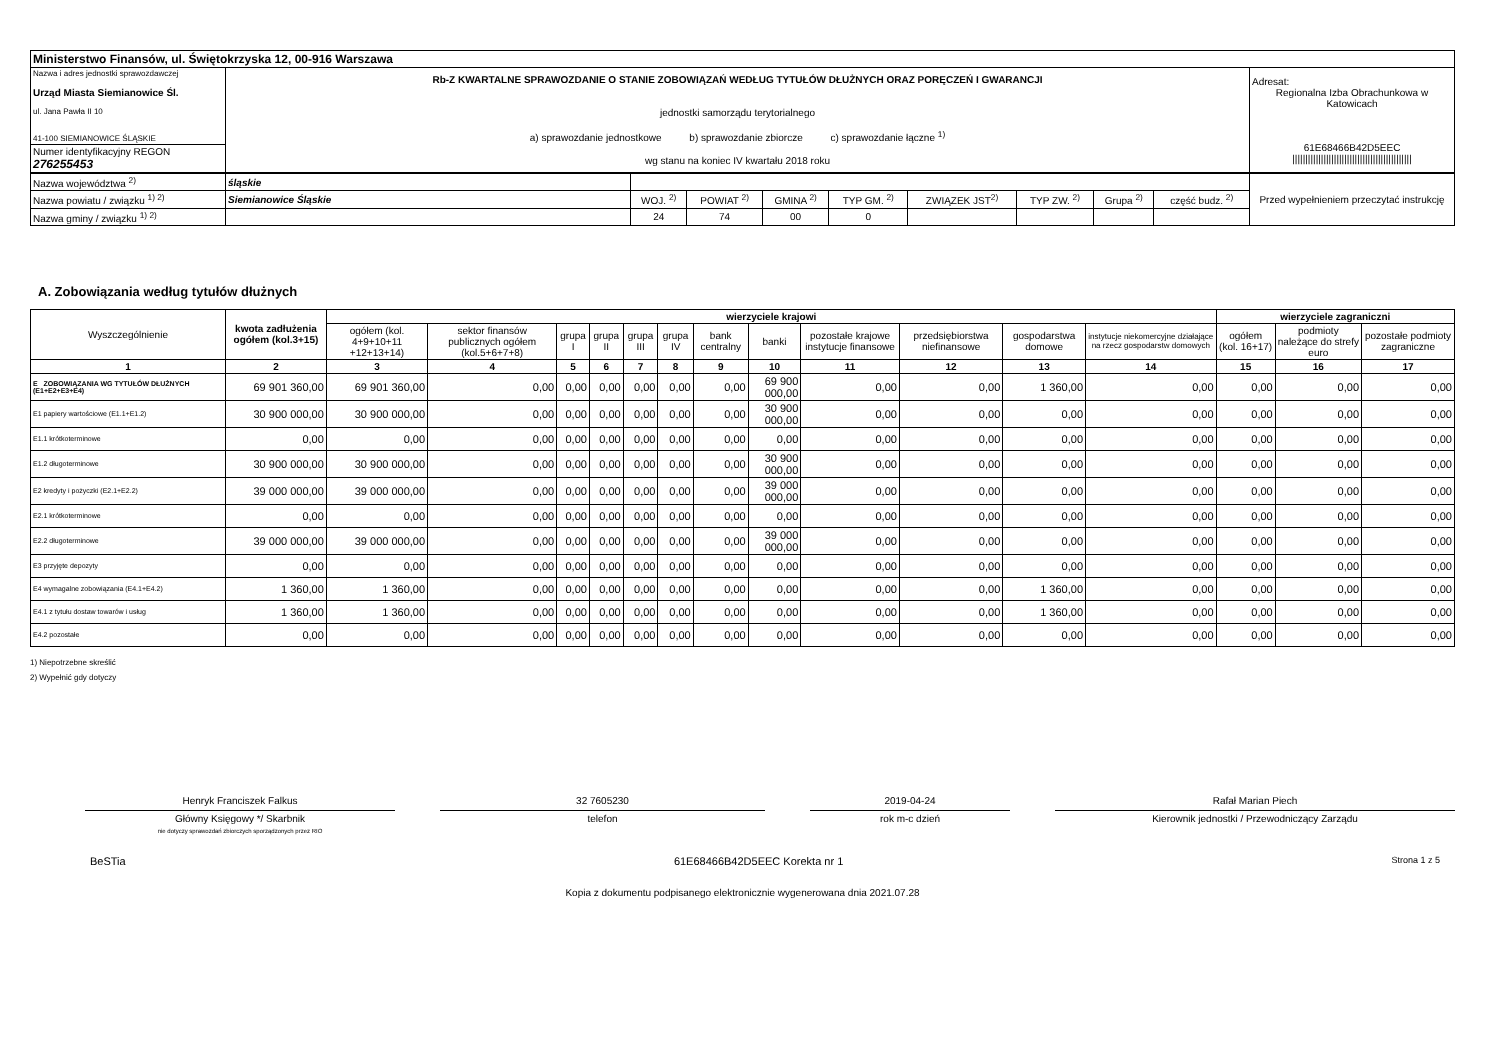| Ministerstwo Finansów, ul. Świętokrzyska 12, 00-916 Warszawa | | |
| Nazwa i adres jednostki sprawozdawczej Urząd Miasta Siemianowice Śl. ul. Jana Pawła II 10 41-100 SIEMIANOWICE ŚLĄSKIE | Rb-Z KWARTALNE SPRAWOZDANIE O STANIE ZOBOWIĄZAŃ WEDŁUG TYTUŁÓW DŁUŻNYCH ORAZ PORĘCZEŃ I GWARANCJI jednostki samorządu terytorialnego a) sprawozdanie jednostkowe b) sprawozdanie zbiorcze c) sprawozdanie łączne <sup>1)</sup> wg stanu na koniec IV kwartału 2018 roku | Adresat: Regionalna Izba Obrachunkowa w Katowicach 61E68466B42D5EEC ////////////////////////////////////////////// |
| Numer identyfikacyjny REGON 276255453 | | |
| Nazwa województwa <sup>2)</sup> | śląskie | | | | | | | | | Przed wypełnieniem przeczytać instrukcję |
| Nazwa powiatu / związku <sup>1) 2)</sup> | Siemianowice Śląskie | WOJ. <sup>2)</sup> | POWIAT <sup>2)</sup> | GMINA <sup>2)</sup> | TYP GM. <sup>2)</sup> | ZWIĄZEK JST<sup>2)</sup> | TYP ZW. <sup>2)</sup> | Grupa <sup>2)</sup> | część budz. <sup>2)</sup> | |
| Nazwa gminy / związku <sup>1) 2)</sup> | | 24 | 74 | 00 | 0 | | | | | |
A. Zobowiązania według tytułów dłużnych
| Wyszczególnienie | kwota zadłużenia ogółem (kol.3+15) | wierzyciele krajowi | | | | | | | | | | | | wierzyciele zagraniczni | | |
| --- | --- | --- | --- | --- | --- | --- | --- | --- | --- | --- | --- | --- | --- | --- | --- | --- |
| | | ogółem (kol. 4+9+10+11 +12+13+14) | sektor finansów publicznych ogółem (kol.5+6+7+8) | grupa I | grupa II | grupa III | grupa IV | bank centralny | banki | pozostałe krajowe instytucje finansowe | przedsiębiorstwa niefinansowe | gospodarstwa domowe | instytucje niekomercyjne działające na rzecz gospodarstw domowych | ogółem (kol. 16+17) | podmioty należące do strefy euro | pozostałe podmioty zagraniczne |
| 1 | 2 | 3 | 4 | 5 | 6 | 7 | 8 | 9 | 10 | 11 | 12 | 13 | 14 | 15 | 16 | 17 |
| E ZOBOWIĄZANIA WG TYTUŁÓW DŁUŻNYCH (E1+E2+E3+E4) | 69 901 360,00 | 69 901 360,00 | 0,00 | 0,00 | 0,00 | 0,00 | 0,00 | 0,00 | 69 900 000,00 | 0,00 | 0,00 | 1 360,00 | 0,00 | 0,00 | 0,00 | 0,00 |
| E1 papiery wartościowe (E1.1+E1.2) | 30 900 000,00 | 30 900 000,00 | 0,00 | 0,00 | 0,00 | 0,00 | 0,00 | 0,00 | 30 900 000,00 | 0,00 | 0,00 | 0,00 | 0,00 | 0,00 | 0,00 | 0,00 |
| E1.1 krótkoterminowe | 0,00 | 0,00 | 0,00 | 0,00 | 0,00 | 0,00 | 0,00 | 0,00 | 0,00 | 0,00 | 0,00 | 0,00 | 0,00 | 0,00 | 0,00 | 0,00 |
| E1.2 długoterminowe | 30 900 000,00 | 30 900 000,00 | 0,00 | 0,00 | 0,00 | 0,00 | 0,00 | 0,00 | 30 900 000,00 | 0,00 | 0,00 | 0,00 | 0,00 | 0,00 | 0,00 | 0,00 |
| E2 kredyty i pożyczki (E2.1+E2.2) | 39 000 000,00 | 39 000 000,00 | 0,00 | 0,00 | 0,00 | 0,00 | 0,00 | 0,00 | 39 000 000,00 | 0,00 | 0,00 | 0,00 | 0,00 | 0,00 | 0,00 | 0,00 |
| E2.1 krótkoterminowe | 0,00 | 0,00 | 0,00 | 0,00 | 0,00 | 0,00 | 0,00 | 0,00 | 0,00 | 0,00 | 0,00 | 0,00 | 0,00 | 0,00 | 0,00 | 0,00 |
| E2.2 długoterminowe | 39 000 000,00 | 39 000 000,00 | 0,00 | 0,00 | 0,00 | 0,00 | 0,00 | 0,00 | 39 000 000,00 | 0,00 | 0,00 | 0,00 | 0,00 | 0,00 | 0,00 | 0,00 |
| E3 przyjęte depozyty | 0,00 | 0,00 | 0,00 | 0,00 | 0,00 | 0,00 | 0,00 | 0,00 | 0,00 | 0,00 | 0,00 | 0,00 | 0,00 | 0,00 | 0,00 | 0,00 |
| E4 wymagalne zobowiązania (E4.1+E4.2) | 1 360,00 | 1 360,00 | 0,00 | 0,00 | 0,00 | 0,00 | 0,00 | 0,00 | 0,00 | 0,00 | 0,00 | 1 360,00 | 0,00 | 0,00 | 0,00 | 0,00 |
| E4.1 z tytułu dostaw towarów i usług | 1 360,00 | 1 360,00 | 0,00 | 0,00 | 0,00 | 0,00 | 0,00 | 0,00 | 0,00 | 0,00 | 0,00 | 1 360,00 | 0,00 | 0,00 | 0,00 | 0,00 |
| E4.2 pozostałe | 0,00 | 0,00 | 0,00 | 0,00 | 0,00 | 0,00 | 0,00 | 0,00 | 0,00 | 0,00 | 0,00 | 0,00 | 0,00 | 0,00 | 0,00 | 0,00 |
1) Niepotrzebne skreślić
2) Wypełnić gdy dotyczy
Henryk Franciszek Falkus
Główny Księgowy */ Skarbnik
nie dotyczy sprawozdań zbiorczych sporządzonych przez RIO
32 7605230
telefon
2019-04-24
rok m-c dzień
Rafał Marian Piech
Kierownik jednostki / Przewodniczący Zarządu
BeSTia 61E68466B42D5EEC Korekta nr 1 Strona 1 z 5
Kopia z dokumentu podpisanego elektronicznie wygenerowana dnia 2021.07.28